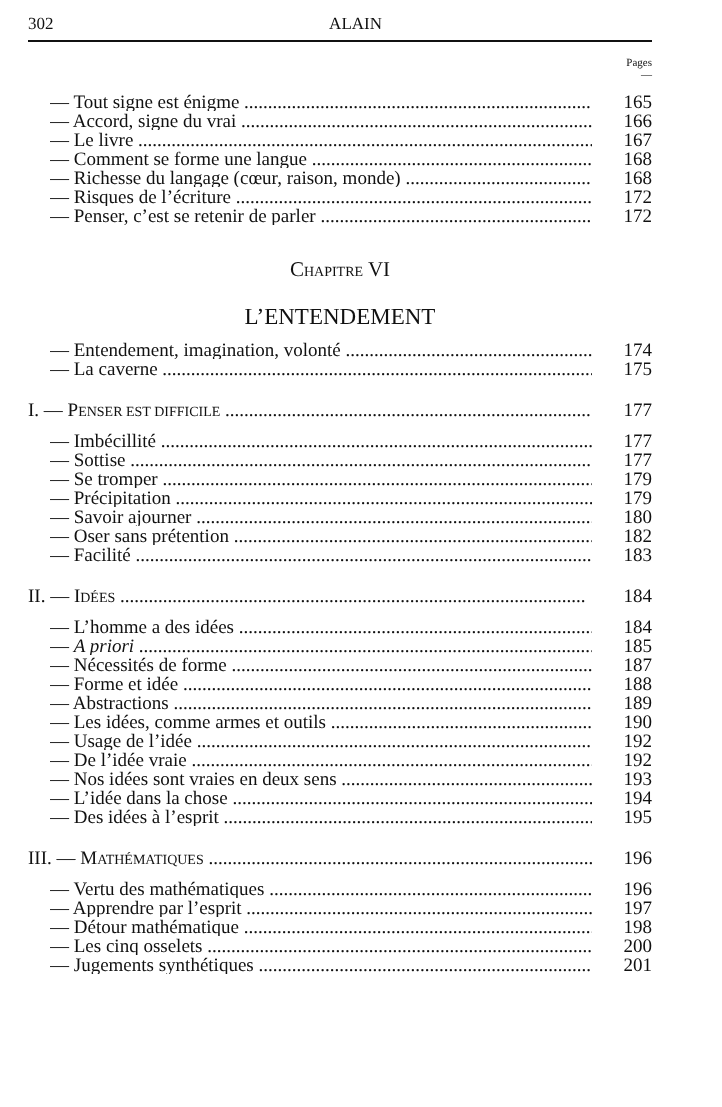302 ALAIN
Pages
—
— Tout signe est énigme 165
— Accord, signe du vrai 166
— Le livre 167
— Comment se forme une langue 168
— Richesse du langage (cœur, raison, monde) 168
— Risques de l’écriture 172
— Penser, c’est se retenir de parler 172
CHAPITRE VI
L’ENTENDEMENT
— Entendement, imagination, volonté 174
— La caverne 175
I. — PENSER EST DIFFICILE 177
— Imbécillité 177
— Sottise 177
— Se tromper 179
— Précipitation 179
— Savoir ajourner 180
— Oser sans prétention 182
— Facilité 183
II. — IDÉES 184
— L’homme a des idées 184
— A priori 185
— Nécessités de forme 187
— Forme et idée 188
— Abstractions 189
— Les idées, comme armes et outils 190
— Usage de l’idée 192
— De l’idée vraie 192
— Nos idées sont vraies en deux sens 193
— L’idée dans la chose 194
— Des idées à l’esprit 195
III. — MATHÉMATIQUES 196
— Vertu des mathématiques 196
— Apprendre par l’esprit 197
— Détour mathématique 198
— Les cinq osselets 200
— Jugements synthétiques 201